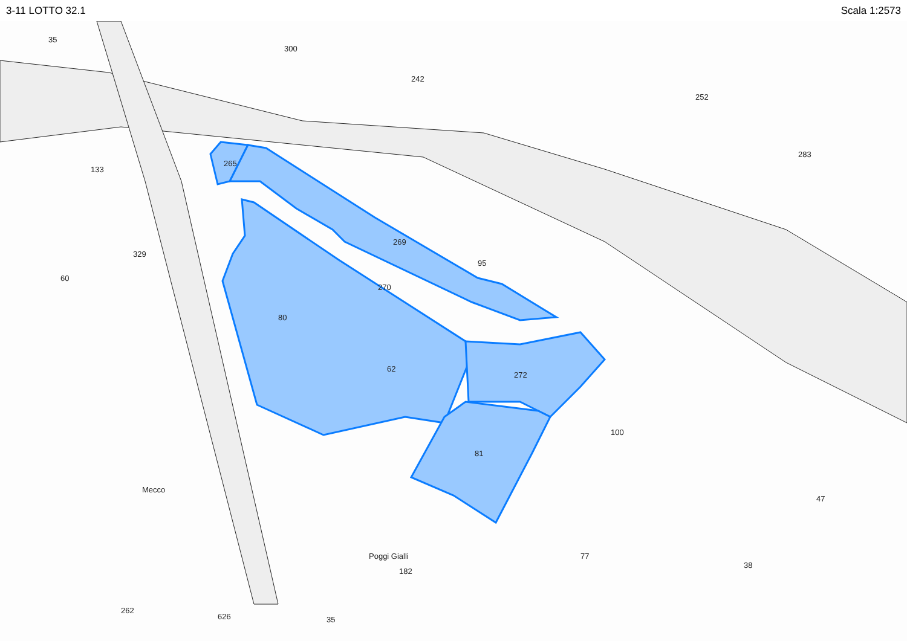3-11 LOTTO 32.1 Scala 1:2573
35
300
242
252
283
133
265
329
60
80
62
272
81
269
270
95
100
47
38
77
182
35
626
262
Poggi Gialli
Mecco